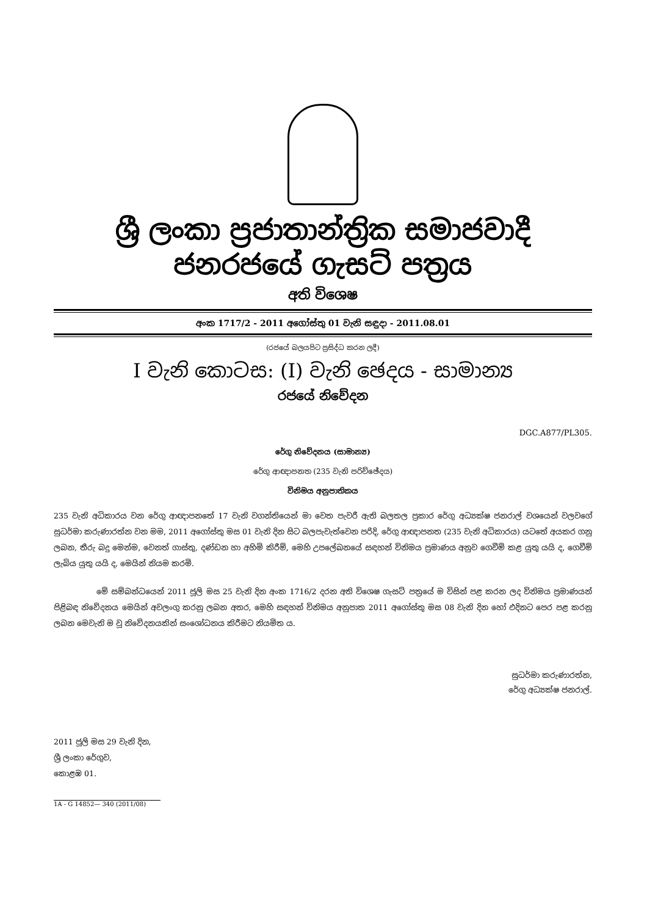ශ්‍රී ලංකා ප්‍රජාතාන්ත්‍රික සමාජවාදී ජනරජයේ ගැසට් පත්‍රය
අති විශෙෂ
අංක 1717/2 - 2011 අගෝස්තු 01 වැනි සඳුදා - 2011.08.01
(රජයේ බලයපිට ප්‍රසිද්ධ කරන ලදී)
I වැනි කොටස: (I) වැනි ඡෙදය - සාමාන්‍ය
රජයේ නිවේදන
DGC.A877/PL305.
රේගු නිවේදනය (සාමාන්‍ය)
රේගු ආඥාපනත (235 වැනි පරිච්ඡේදය)
විනිමය අනුපාතිකය
235 වැනි අධිකාරය වන රේගු ආඥාපනතේ 17 වැනි වගන්තියෙන් මා වෙත පැවරී ඇති බලතල ප්‍රකාර රේගු අධ්‍යක්ෂ ජනරාල් වශයෙන් වලවගේ සුධර්මා කරුණාරත්න වන මම, 2011 අගෝස්තු මස 01 වැනි දින සිට බලපැවැත්වෙන පරිදි, රේගු ආඥාපනත (235 වැනි අධිකාරය) යටතේ අයකර ගනු ලබන, තීරු බදු මෙන්ම, වෙනත් ගාස්තු, දණ්ඩන හා අහිමි කිරීම්, මෙහි උපලේඛනයේ සඳහන් විනිමය ප්‍රමාණය අනුව ගෙවීම් කළ යුතු යයි ද, ගෙවීම් ලැබිය යුතු යයි ද, මෙයින් නියම කරමි.
මේ සම්බන්ධයෙන් 2011 ජූලි මස 25 වැනි දින අංක 1716/2 දරන අති විශෙෂ ගැසට් පත්‍රයේ ම විසින් පළ කරන ලද විනිමය ප්‍රමාණයන් පිළිබඳ නිවේදනය මෙයින් අවලංගු කරනු ලබන අතර, මෙහි සඳහන් විනිමය අනුපාත 2011 අගෝස්තු මස 08 වැනි දින හෝ එදිනට පෙර පළ කරනු ලබන මෙවැනි ම වූ නිවේදනයකින් සංශෝධනය කිරීමට නියමිත ය.
සුධර්මා කරුණාරත්න,
රේගු අධ්‍යක්ෂ ජනරාල්.
2011 ජූලි මස 29 වැනි දින,
ශ්‍රී ලංකා රේගුව,
කොළඹ 01.
1A - G 14852— 340 (2011/08)